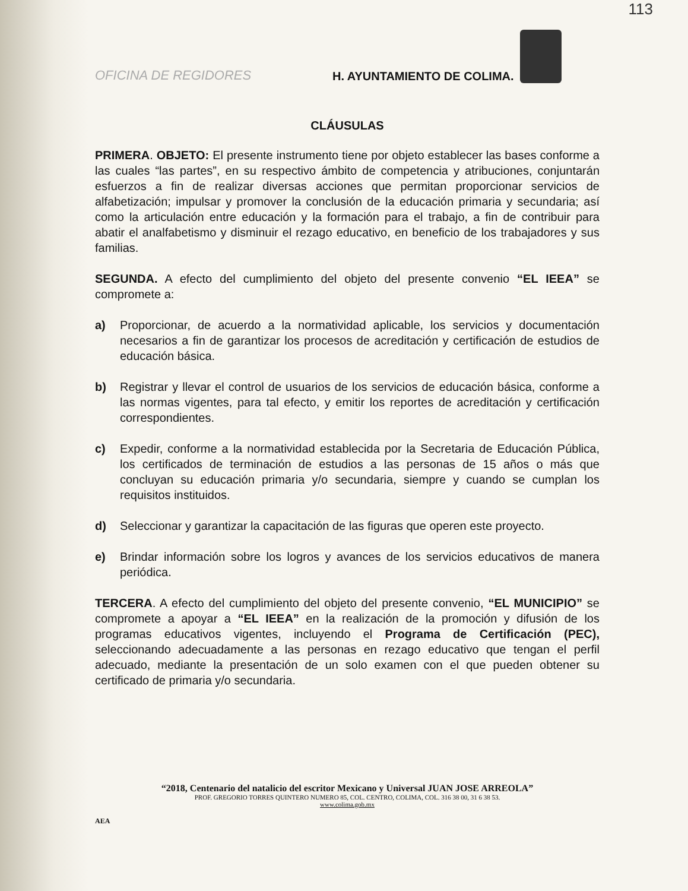113
OFICINA DE REGIDORES
H. AYUNTAMIENTO DE COLIMA.
CLÁUSULAS
PRIMERA. OBJETO: El presente instrumento tiene por objeto establecer las bases conforme a las cuales “las partes”, en su respectivo ámbito de competencia y atribuciones, conjuntarán esfuerzos a fin de realizar diversas acciones que permitan proporcionar servicios de alfabetización; impulsar y promover la conclusión de la educación primaria y secundaria; así como la articulación entre educación y la formación para el trabajo, a fin de contribuir para abatir el analfabetismo y disminuir el rezago educativo, en beneficio de los trabajadores y sus familias.
SEGUNDA. A efecto del cumplimiento del objeto del presente convenio “EL IEEA” se compromete a:
a) Proporcionar, de acuerdo a la normatividad aplicable, los servicios y documentación necesarios a fin de garantizar los procesos de acreditación y certificación de estudios de educación básica.
b) Registrar y llevar el control de usuarios de los servicios de educación básica, conforme a las normas vigentes, para tal efecto, y emitir los reportes de acreditación y certificación correspondientes.
c) Expedir, conforme a la normatividad establecida por la Secretaria de Educación Pública, los certificados de terminación de estudios a las personas de 15 años o más que concluyan su educación primaria y/o secundaria, siempre y cuando se cumplan los requisitos instituidos.
d) Seleccionar y garantizar la capacitación de las figuras que operen este proyecto.
e) Brindar información sobre los logros y avances de los servicios educativos de manera periódica.
TERCERA. A efecto del cumplimiento del objeto del presente convenio, “EL MUNICIPIO” se compromete a apoyar a “EL IEEA” en la realización de la promoción y difusión de los programas educativos vigentes, incluyendo el Programa de Certificación (PEC), seleccionando adecuadamente a las personas en rezago educativo que tengan el perfil adecuado, mediante la presentación de un solo examen con el que pueden obtener su certificado de primaria y/o secundaria.
“2018, Centenario del natalicio del escritor Mexicano y Universal JUAN JOSE ARREOLA”
PROF. GREGORIO TORRES QUINTERO NUMERO 85, COL. CENTRO, COLIMA, COL. 316 38 00, 31 6 38 53.
www.colima.gob.mx
AEA